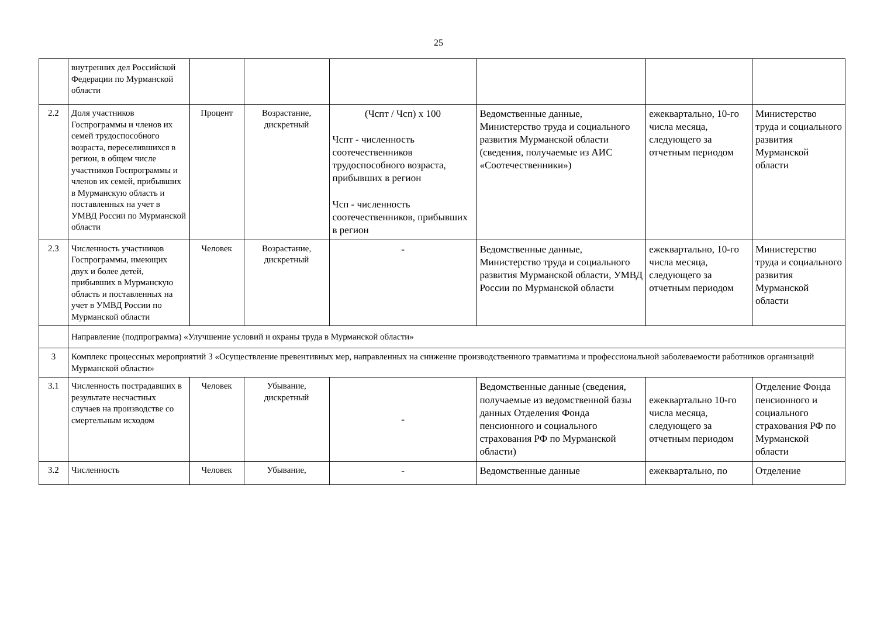25
| | внутренних дел Российской Федерации по Мурманской области | | | | | | |
| 2.2 | Доля участников Госпрограммы и членов их семей трудоспособного возраста, переселившихся в регион, в общем числе участников Госпрограммы и членов их семей, прибывших в Мурманскую область и поставленных на учет в УМВД России по Мурманской области | Процент | Возрастание, дискретный | (Чспт / Чсп) x 100 Чспт - численность соотечественников трудоспособного возраста, прибывших в регион Чсп - численность соотечественников, прибывших в регион | Ведомственные данные, Министерство труда и социального развития Мурманской области (сведения, получаемые из АИС «Соотечественники») | ежеквартально, 10-го числа месяца, следующего за отчетным периодом | Министерство труда и социального развития Мурманской области |
| 2.3 | Численность участников Госпрограммы, имеющих двух и более детей, прибывших в Мурманскую область и поставленных на учет в УМВД России по Мурманской области | Человек | Возрастание, дискретный | - | Ведомственные данные, Министерство труда и социального развития Мурманской области, УМВД России по Мурманской области | ежеквартально, 10-го числа месяца, следующего за отчетным периодом | Министерство труда и социального развития Мурманской области |
| | Направление (подпрограмма) «Улучшение условий и охраны труда в Мурманской области» | | | | | | |
| 3 | Комплекс процессных мероприятий 3 «Осуществление превентивных мер, направленных на снижение производственного травматизма и профессиональной заболеваемости работников организаций Мурманской области» | | | | | | |
| 3.1 | Численность пострадавших в результате несчастных случаев на производстве со смертельным исходом | Человек | Убывание, дискретный | - | Ведомственные данные (сведения, получаемые из ведомственной базы данных Отделения Фонда пенсионного и социального страхования РФ по Мурманской области) | ежеквартально 10-го числа месяца, следующего за отчетным периодом | Отделение Фонда пенсионного и социального страхования РФ по Мурманской области |
| 3.2 | Численность | Человек | Убывание, | - | Ведомственные данные | ежеквартально, по | Отделение |